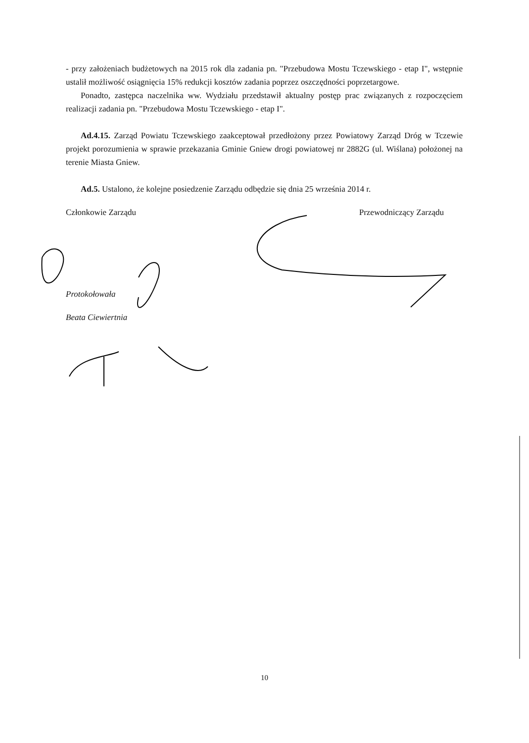- przy założeniach budżetowych na 2015 rok dla zadania pn. "Przebudowa Mostu Tczewskiego - etap I", wstępnie ustalił możliwość osiągnięcia 15% redukcji kosztów zadania poprzez oszczędności poprzetargowe.
Ponadto, zastępca naczelnika ww. Wydziału przedstawił aktualny postęp prac związanych z rozpoczęciem realizacji zadania pn. "Przebudowa Mostu Tczewskiego - etap I".
Ad.4.15. Zarząd Powiatu Tczewskiego zaakceptował przedłożony przez Powiatowy Zarząd Dróg w Tczewie projekt porozumienia w sprawie przekazania Gminie Gniew drogi powiatowej nr 2882G (ul. Wiślana) położonej na terenie Miasta Gniew.
Ad.5. Ustalono, że kolejne posiedzenie Zarządu odbędzie się dnia 25 września 2014 r.
Członkowie Zarządu Przewodniczący Zarządu
Protokołowała
Beata Ciewiertnia
10